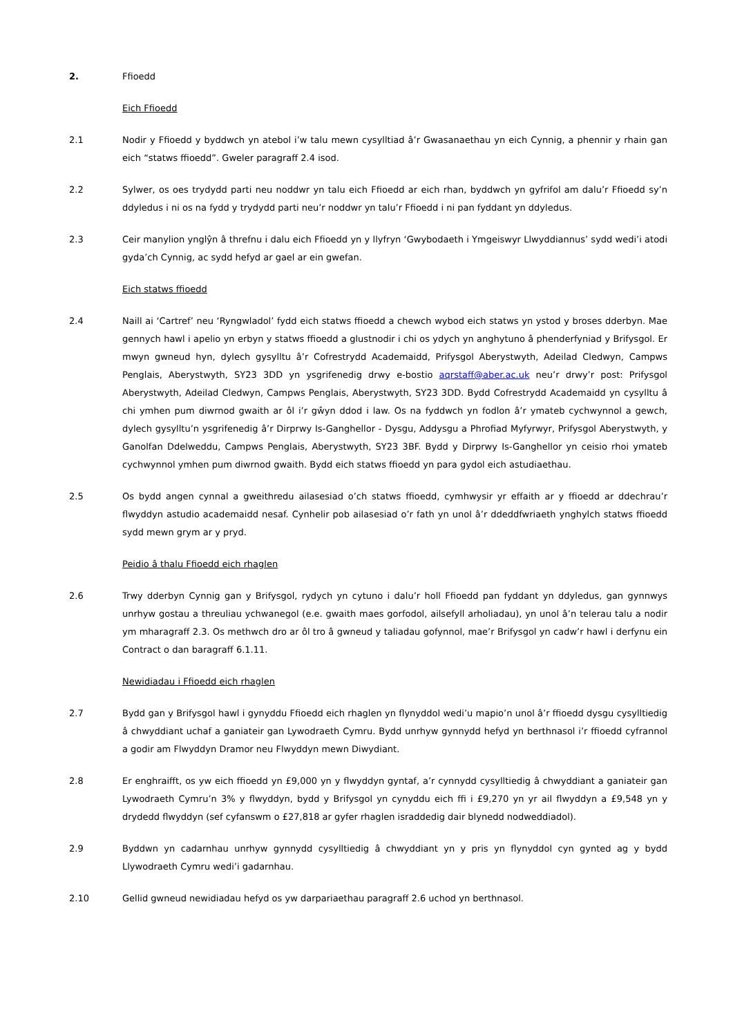2. Ffioedd
Eich Ffioedd
2.1 Nodir y Ffioedd y byddwch yn atebol i’w talu mewn cysylltiad â’r Gwasanaethau yn eich Cynnig, a phennir y rhain gan eich “statws ffioedd”. Gweler paragraff 2.4 isod.
2.2 Sylwer, os oes trydydd parti neu noddwr yn talu eich Ffioedd ar eich rhan, byddwch yn gyfrifol am dalu’r Ffioedd sy’n ddyledus i ni os na fydd y trydydd parti neu’r noddwr yn talu’r Ffioedd i ni pan fyddant yn ddyledus.
2.3 Ceir manylion ynglŷn â threfnu i dalu eich Ffioedd yn y llyfryn ‘Gwybodaeth i Ymgeiswyr Llwyddiannus’ sydd wedi’i atodi gyda’ch Cynnig, ac sydd hefyd ar gael ar ein gwefan.
Eich statws ffioedd
2.4 Naill ai ‘Cartref’ neu ‘Ryngwladol’ fydd eich statws ffioedd a chewch wybod eich statws yn ystod y broses dderbyn. Mae gennych hawl i apelio yn erbyn y statws ffioedd a glustnodir i chi os ydych yn anghytuno â phenderfyniad y Brifysgol. Er mwyn gwneud hyn, dylech gysylltu â’r Cofrestrydd Academaidd, Prifysgol Aberystwyth, Adeilad Cledwyn, Campws Penglais, Aberystwyth, SY23 3DD yn ysgrifenedig drwy e-bostio aqrstaff@aber.ac.uk neu’r drwy’r post: Prifysgol Aberystwyth, Adeilad Cledwyn, Campws Penglais, Aberystwyth, SY23 3DD. Bydd Cofrestrydd Academaidd yn cysylltu â chi ymhen pum diwrnod gwaith ar ôl i’r gŵyn ddod i law. Os na fyddwch yn fodlon â’r ymateb cychwynnol a gewch, dylech gysylltu’n ysgrifenedig â’r Dirprwy Is-Ganghellor - Dysgu, Addysgu a Phrofiad Myfyrwyr, Prifysgol Aberystwyth, y Ganolfan Ddelweddu, Campws Penglais, Aberystwyth, SY23 3BF. Bydd y Dirprwy Is-Ganghellor yn ceisio rhoi ymateb cychwynnol ymhen pum diwrnod gwaith. Bydd eich statws ffioedd yn para gydol eich astudiaethau.
2.5 Os bydd angen cynnal a gweithredu ailasesiad o’ch statws ffioedd, cymhwysir yr effaith ar y ffioedd ar ddechrau’r flwyddyn astudio academaidd nesaf. Cynhelir pob ailasesiad o’r fath yn unol â’r ddeddfwriaeth ynghylch statws ffioedd sydd mewn grym ar y pryd.
Peidio â thalu Ffioedd eich rhaglen
2.6 Trwy dderbyn Cynnig gan y Brifysgol, rydych yn cytuno i dalu’r holl Ffioedd pan fyddant yn ddyledus, gan gynnwys unrhyw gostau a threuliau ychwanegol (e.e. gwaith maes gorfodol, ailsefyll arholiadau), yn unol â’n telerau talu a nodir ym mharagraff 2.3. Os methwch dro ar ôl tro â gwneud y taliadau gofynnol, mae’r Brifysgol yn cadw’r hawl i derfynu ein Contract o dan baragraff 6.1.11.
Newidiadau i Ffioedd eich rhaglen
2.7 Bydd gan y Brifysgol hawl i gynyddu Ffioedd eich rhaglen yn flynyddol wedi’u mapio’n unol â’r ffioedd dysgu cysylltiedig â chwyddiant uchaf a ganiateir gan Lywodraeth Cymru. Bydd unrhyw gynnydd hefyd yn berthnasol i’r ffioedd cyfrannol a godir am Flwyddyn Dramor neu Flwyddyn mewn Diwydiant.
2.8 Er enghraifft, os yw eich ffioedd yn £9,000 yn y flwyddyn gyntaf, a’r cynnydd cysylltiedig â chwyddiant a ganiateir gan Lywodraeth Cymru’n 3% y flwyddyn, bydd y Brifysgol yn cynyddu eich ffi i £9,270 yn yr ail flwyddyn a £9,548 yn y drydedd flwyddyn (sef cyfanswm o £27,818 ar gyfer rhaglen israddedig dair blynedd nodweddiadol).
2.9 Byddwn yn cadarnhau unrhyw gynnydd cysylltiedig â chwyddiant yn y pris yn flynyddol cyn gynted ag y bydd Llywodraeth Cymru wedi’i gadarnhau.
2.10 Gellid gwneud newidiadau hefyd os yw darpariaethau paragraff 2.6 uchod yn berthnasol.